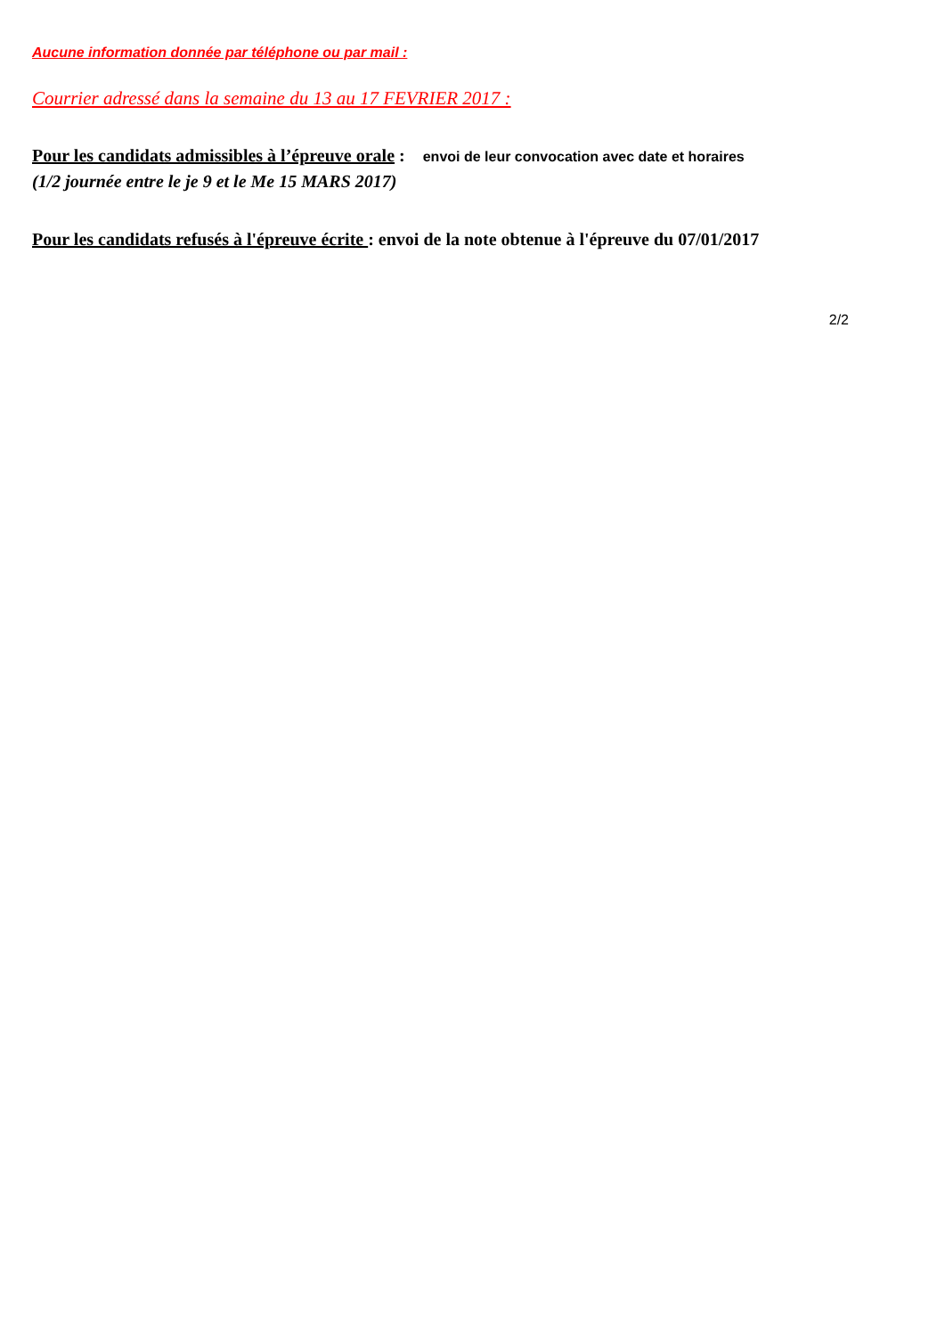Aucune information donnée par téléphone ou par mail :
Courrier adressé dans la semaine du 13 au 17 FEVRIER 2017 :
Pour les candidats admissibles à l’épreuve orale : envoi de leur convocation avec date et horaires
(1/2 journée entre le je 9 et le Me 15 MARS 2017)
Pour les candidats refusés à l'épreuve écrite : envoi de la note obtenue à l'épreuve du 07/01/2017
2/2